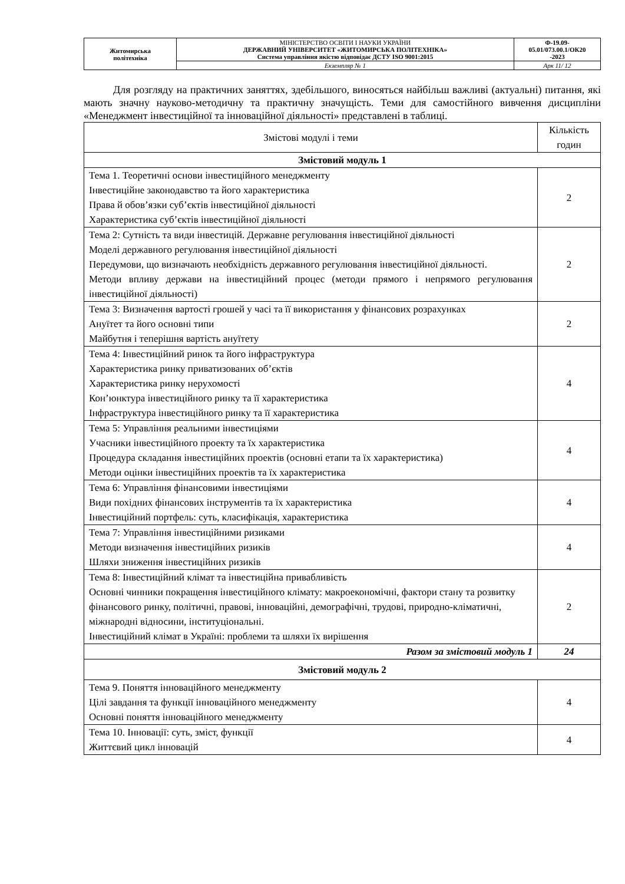| Житомирська політехніка | МІНІСТЕРСТВО ОСВІТИ І НАУКИ УКРАЇНИ ДЕРЖАВНИЙ УНІВЕРСИТЕТ «ЖИТОМИРСЬКА ПОЛІТЕХНІКА» Система управління якістю відповідає ДСТУ ISO 9001:2015 | Ф-19.09- 05.01/073.00.1/ОК20 -2023 |
| | Екземпляр № 1 | Арк 11/ 12 |
Для розгляду на практичних заняттях, здебільшого, виносяться найбільш важливі (актуальні) питання, які мають значну науково-методичну та практичну значущість. Теми для самостійного вивчення дисципліни «Менеджмент інвестиційної та інноваційної діяльності» представлені в таблиці.
| Змістові модулі і теми | Кількість годин |
| --- | --- |
| Змістовий модуль 1 | |
| Тема 1. Теоретичні основи інвестиційного менеджменту Інвестиційне законодавство та його характеристика Права й обов’язки суб’єктів інвестиційної діяльності Характеристика суб’єктів інвестиційної діяльності | 2 |
| Тема 2: Сутність та види інвестицій. Державне регулювання інвестиційної діяльності Моделі державного регулювання інвестиційної діяльності Передумови, що визначають необхідність державного регулювання інвестиційної діяльності. Методи впливу держави на інвестиційний процес (методи прямого і непрямого регулювання інвестиційної діяльності) | 2 |
| Тема 3: Визначення вартості грошей у часі та її використання у фінансових розрахунках Ануїтет та його основні типи Майбутня і теперішня вартість ануїтету | 2 |
| Тема 4: Інвестиційний ринок та його інфраструктура Характеристика ринку приватизованих об’єктів Характеристика ринку нерухомості Кон’юнктура інвестиційного ринку та її характеристика Інфраструктура інвестиційного ринку та її характеристика | 4 |
| Тема 5: Управління реальними інвестиціями Учасники інвестиційного проекту та їх характеристика Процедура складання інвестиційних проектів (основні етапи та їх характеристика) Методи оцінки інвестиційних проектів та їх характеристика | 4 |
| Тема 6: Управління фінансовими інвестиціями Види похідних фінансових інструментів та їх характеристика Інвестиційний портфель: суть, класифікація, характеристика | 4 |
| Тема 7: Управління інвестиційними ризиками Методи визначення інвестиційних ризиків Шляхи зниження інвестиційних ризиків | 4 |
| Тема 8: Інвестиційний клімат та інвестиційна привабливість Основні чинники покращення інвестиційного клімату: макроекономічні, фактори стану та розвитку фінансового ринку, політичні, правові, інноваційні, демографічні, трудові, природно-кліматичні, міжнародні відносини, інституціональні. Інвестиційний клімат в Україні: проблеми та шляхи їх вирішення | 2 |
| Разом за змістовий модуль 1 | 24 |
| Змістовий модуль 2 | |
| Тема 9. Поняття інноваційного менеджменту Цілі завдання та функції інноваційного менеджменту Основні поняття інноваційного менеджменту | 4 |
| Тема 10. Інновації: суть, зміст, функції Життєвий цикл інновацій | 4 |